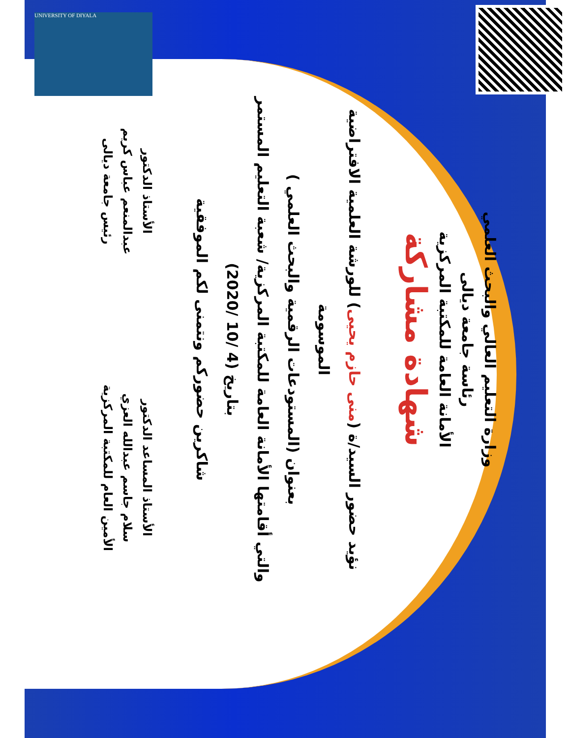UNIVERSITY OF DIYALA
وزارة التعليم العالي والبحث العلمي
رئاسة جامعة ديالى
الأمانة العامة للمكتبة المركزية
شهادة مشاركة
نؤيد حضور السيد/ة (منى حازم يحيى) للورشة العلمية الافتراضية الموسومة
بعنوان (المستودعات الرقمية والبحث العلمي )
والتي أقامتها الأمانة العامة للمكتبة المركزية/ شعبة التعليم المستمر
بتاريخ (4 /10 /2020)
شاكرين حضوركم ونتمنى لكم الموفقية
الأستاذ المساعد الدكتور
سلام جاسم عبدالله العزي
الأمين العام للمكتبة المركزية
الأستاذ الدكتور
عبدالمنعم عباس كريم
رئيس جامعة ديالى